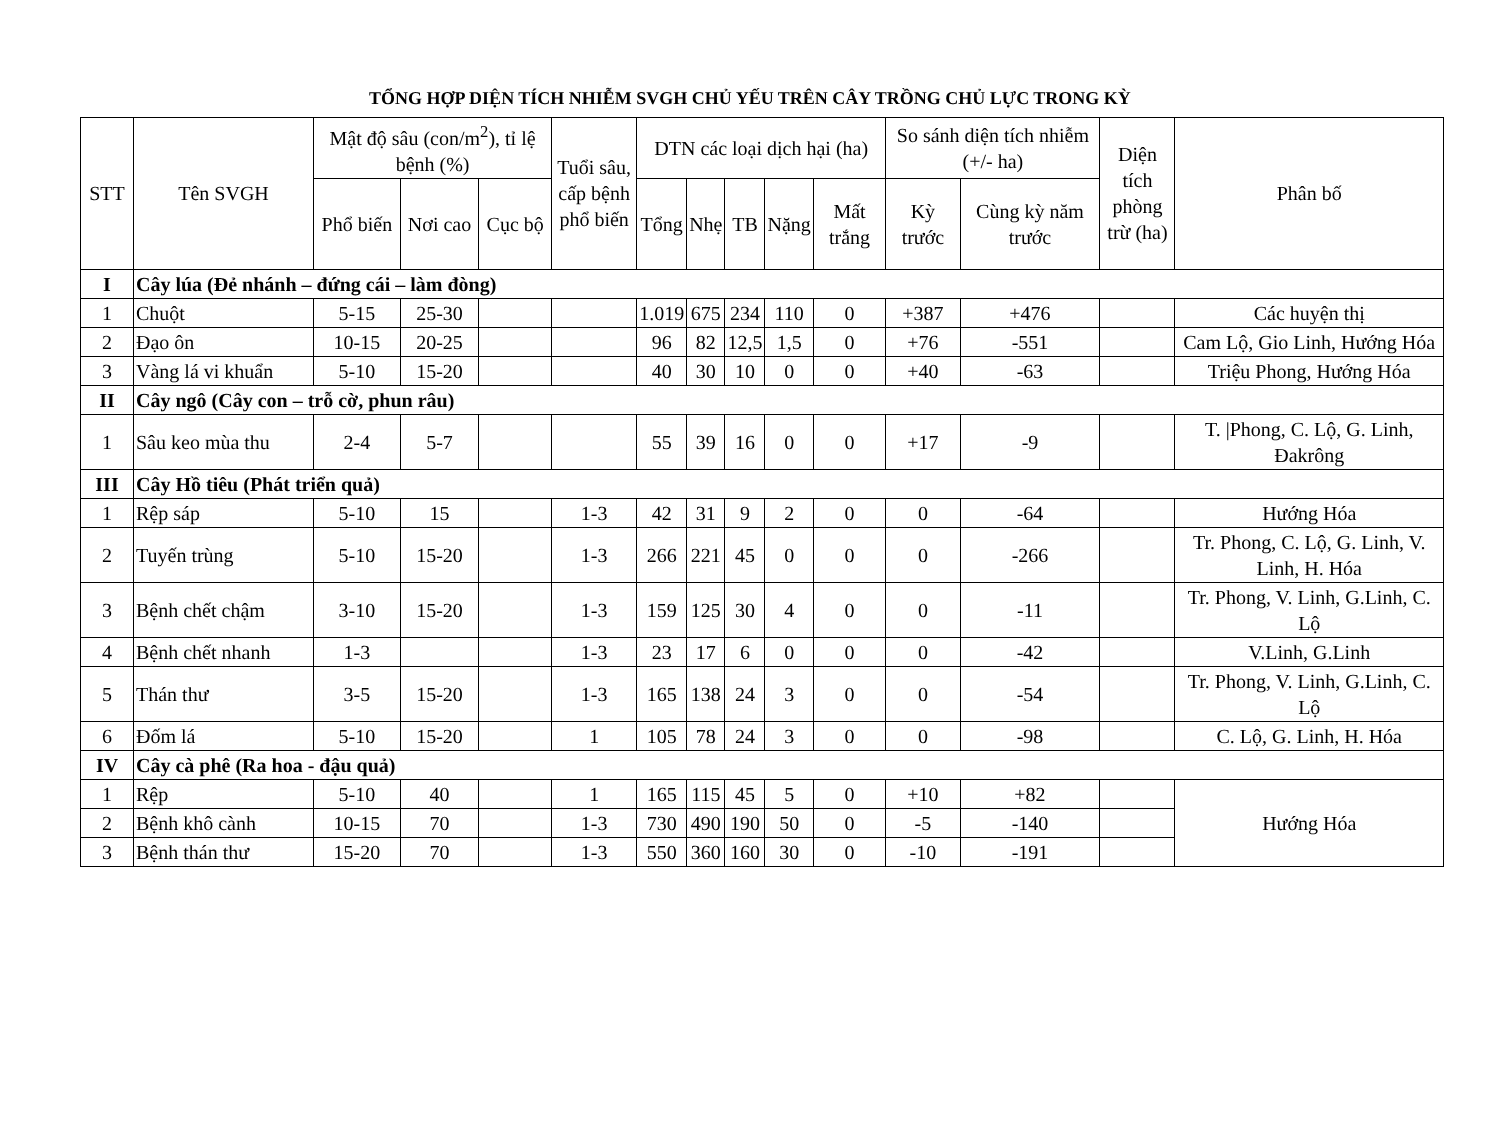TỔNG HỢP DIỆN TÍCH NHIỄM SVGH CHỦ YẾU TRÊN CÂY TRỒNG CHỦ LỰC TRONG KỲ
| STT | Tên SVGH | Mật độ sâu (con/m<sup>2</sup>), tỉ lệ bệnh (%) | | | Tuổi sâu, cấp bệnh phổ biến | DTN các loại dịch hại (ha) | | | | | So sánh diện tích nhiễm (+/- ha) | | Diện tích phòng trừ (ha) | Phân bố |
| --- | --- | --- | --- | --- | --- | --- | --- | --- | --- | --- | --- | --- | --- | --- |
| | | Phổ biến | Nơi cao | Cục bộ | | Tổng | Nhẹ | TB | Nặng | Mất trắng | Kỳ trước | Cùng kỳ năm trước | | |
| I | Cây lúa (Đẻ nhánh – đứng cái – làm đòng) | | | | | | | | | | | | | |
| 1 | Chuột | 5-15 | 25-30 | | | 1.019 | 675 | 234 | 110 | 0 | +387 | +476 | | Các huyện thị |
| 2 | Đạo ôn | 10-15 | 20-25 | | | 96 | 82 | 12,5 | 1,5 | 0 | +76 | -551 | | Cam Lộ, Gio Linh, Hướng Hóa |
| 3 | Vàng lá vi khuẩn | 5-10 | 15-20 | | | 40 | 30 | 10 | 0 | 0 | +40 | -63 | | Triệu Phong, Hướng Hóa |
| II | Cây ngô (Cây con – trỗ cờ, phun râu) | | | | | | | | | | | | | |
| 1 | Sâu keo mùa thu | 2-4 | 5-7 | | | 55 | 39 | 16 | 0 | 0 | +17 | -9 | | T. /Phong, C. Lộ, G. Linh, Đakrông |
| III | Cây Hồ tiêu (Phát triển quả) | | | | | | | | | | | | | |
| 1 | Rệp sáp | 5-10 | 15 | | 1-3 | 42 | 31 | 9 | 2 | 0 | 0 | -64 | | Hướng Hóa |
| 2 | Tuyến trùng | 5-10 | 15-20 | | 1-3 | 266 | 221 | 45 | 0 | 0 | 0 | -266 | | Tr. Phong, C. Lộ, G. Linh, V. Linh, H. Hóa |
| 3 | Bệnh chết chậm | 3-10 | 15-20 | | 1-3 | 159 | 125 | 30 | 4 | 0 | 0 | -11 | | Tr. Phong, V. Linh, G.Linh, C. Lộ |
| 4 | Bệnh chết nhanh | 1-3 | | | 1-3 | 23 | 17 | 6 | 0 | 0 | 0 | -42 | | V.Linh, G.Linh |
| 5 | Thán thư | 3-5 | 15-20 | | 1-3 | 165 | 138 | 24 | 3 | 0 | 0 | -54 | | Tr. Phong, V. Linh, G.Linh, C. Lộ |
| 6 | Đốm lá | 5-10 | 15-20 | | 1 | 105 | 78 | 24 | 3 | 0 | 0 | -98 | | C. Lộ, G. Linh, H. Hóa |
| IV | Cây cà phê (Ra hoa - đậu quả) | | | | | | | | | | | | | |
| 1 | Rệp | 5-10 | 40 | | 1 | 165 | 115 | 45 | 5 | 0 | +10 | +82 | | Hướng Hóa |
| 2 | Bệnh khô cành | 10-15 | 70 | | 1-3 | 730 | 490 | 190 | 50 | 0 | -5 | -140 | | |
| 3 | Bệnh thán thư | 15-20 | 70 | | 1-3 | 550 | 360 | 160 | 30 | 0 | -10 | -191 | | |